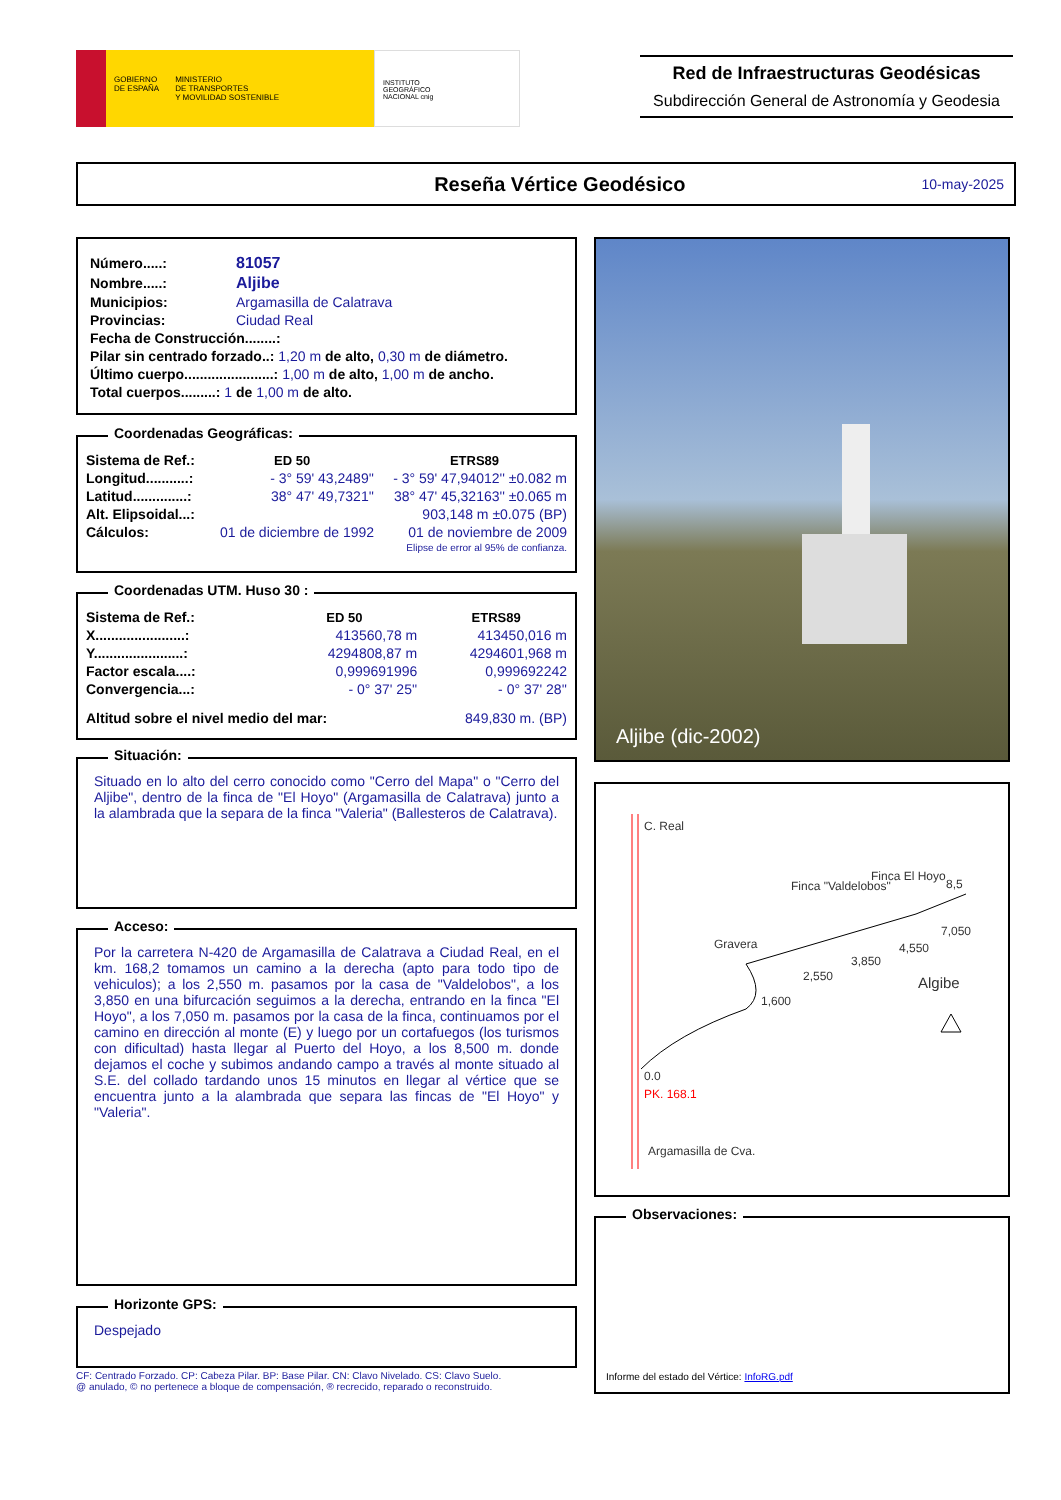GOBIERNO
DE ESPAÑA MINISTERIO
DE TRANSPORTES
Y MOVILIDAD SOSTENIBLE
INSTITUTO
GEOGRÁFICO
NACIONAL cnig
Red de Infraestructuras Geodésicas
Subdirección General de Astronomía y Geodesia
Reseña Vértice Geodésico 10-may-2025
| Número.....: | 81057 |
| Nombre.....: | Aljibe |
| Municipios: | Argamasilla de Calatrava |
| Provincias: | Ciudad Real |
| Fecha de Construcción........: | |
| Pilar sin centrado forzado..: 1,20 m de alto, 0,30 m de diámetro. | |
| Último cuerpo.......................: 1,00 m de alto, 1,00 m de ancho. | |
| Total cuerpos.........: 1 de 1,00 m de alto. | |
Coordenadas Geográficas:
| Sistema de Ref.: | ED 50 | ETRS89 |
| Longitud...........: | - 3° 59' 43,2489'' | - 3° 59' 47,94012'' ±0.082 m |
| Latitud..............: | 38° 47' 49,7321'' | 38° 47' 45,32163'' ±0.065 m |
| Alt. Elipsoidal...: | | 903,148 m ±0.075 (BP) |
| Cálculos: | 01 de diciembre de 1992 | 01 de noviembre de 2009 |
| | | Elipse de error al 95% de confianza. |
Coordenadas UTM. Huso 30 :
| Sistema de Ref.: | ED 50 | ETRS89 |
| X.......................: | 413560,78 m | 413450,016 m |
| Y.......................: | 4294808,87 m | 4294601,968 m |
| Factor escala....: | 0,999691996 | 0,999692242 |
| Convergencia...: | - 0° 37' 25'' | - 0° 37' 28'' |
| Altitud sobre el nivel medio del mar: | | 849,830 m. (BP) |
Situación:
Situado en lo alto del cerro conocido como "Cerro del Mapa" o "Cerro del Aljibe", dentro de la finca de "El Hoyo" (Argamasilla de Calatrava) junto a la alambrada que la separa de la finca "Valeria" (Ballesteros de Calatrava).
Acceso:
Por la carretera N-420 de Argamasilla de Calatrava a Ciudad Real, en el km. 168,2 tomamos un camino a la derecha (apto para todo tipo de vehiculos); a los 2,550 m. pasamos por la casa de "Valdelobos", a los 3,850 en una bifurcación seguimos a la derecha, entrando en la finca "El Hoyo", a los 7,050 m. pasamos por la casa de la finca, continuamos por el camino en dirección al monte (E) y luego por un cortafuegos (los turismos con dificultad) hasta llegar al Puerto del Hoyo, a los 8,500 m. donde dejamos el coche y subimos andando campo a través al monte situado al S.E. del collado tardando unos 15 minutos en llegar al vértice que se encuentra junto a la alambrada que separa las fincas de "El Hoyo" y "Valeria".
Horizonte GPS:
Despejado
CF: Centrado Forzado. CP: Cabeza Pilar. BP: Base Pilar. CN: Clavo Nivelado. CS: Clavo Suelo.
@ anulado, © no pertenece a bloque de compensación, ® recrecido, reparado o reconstruido.
Aljibe (dic-2002)
C. Real
Finca "Valdelobos"
Finca El Hoyo
8,5
Gravera
1,600
2,550
3,850
4,550
7,050
Algibe
0.0
PK. 168.1
Argamasilla de Cva.
Observaciones:
Informe del estado del Vértice: InfoRG.pdf